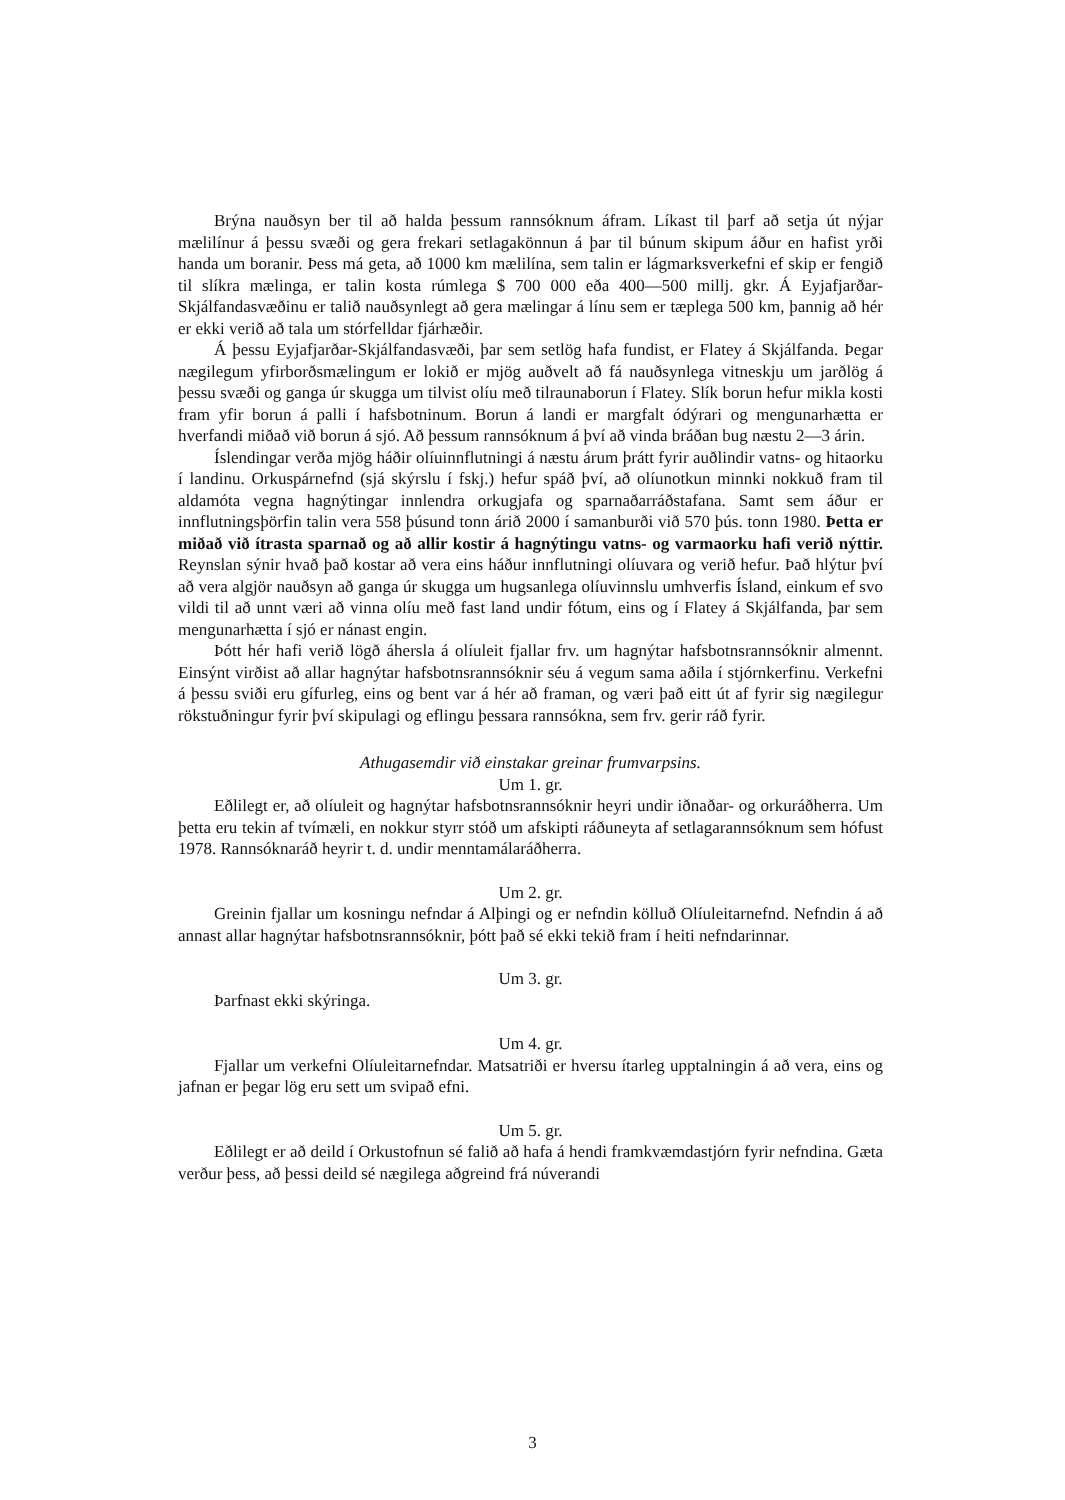Brýna nauðsyn ber til að halda þessum rannsóknum áfram. Líkast til þarf að setja út nýjar mælilínur á þessu svæði og gera frekari setlagakönnun á þar til búnum skipum áður en hafist yrði handa um boranir. Þess má geta, að 1000 km mælilína, sem talin er lágmarksverkefni ef skip er fengið til slíkra mælinga, er talin kosta rúmlega $ 700 000 eða 400—500 millj. gkr. Á Eyjafjarðar-Skjálfandasvæðinu er talið nauðsynlegt að gera mælingar á línu sem er tæplega 500 km, þannig að hér er ekki verið að tala um stórfelldar fjárhæðir.
Á þessu Eyjafjarðar-Skjálfandasvæði, þar sem setlög hafa fundist, er Flatey á Skjálfanda. Þegar nægilegum yfirborðsmælingum er lokið er mjög auðvelt að fá nauðsynlega vitneskju um jarðlög á þessu svæði og ganga úr skugga um tilvist olíu með tilraunaborun í Flatey. Slík borun hefur mikla kosti fram yfir borun á palli í hafsbotninum. Borun á landi er margfalt ódýrari og mengunarhætta er hverfandi miðað við borun á sjó. Að þessum rannsóknum á því að vinda bráðan bug næstu 2—3 árin.
Íslendingar verða mjög háðir olíuinnflutningi á næstu árum þrátt fyrir auðlindir vatns- og hitaorku í landinu. Orkuspárnefnd (sjá skýrslu í fskj.) hefur spáð því, að olíunotkun minnki nokkuð fram til aldamóta vegna hagnýtingar innlendra orkugjafa og sparnaðarráðstafana. Samt sem áður er innflutningsþörfin talin vera 558 þúsund tonn árið 2000 í samanburði við 570 þús. tonn 1980. Þetta er miðað við ítrasta sparnað og að allir kostir á hagnýtingu vatns- og varmaorku hafi verið nýttir. Reynslan sýnir hvað það kostar að vera eins háður innflutningi olíuvara og verið hefur. Það hlýtur því að vera algjör nauðsyn að ganga úr skugga um hugsanlega olíuvinnslu umhverfis Ísland, einkum ef svo vildi til að unnt væri að vinna olíu með fast land undir fótum, eins og í Flatey á Skjálfanda, þar sem mengunarhætta í sjó er nánast engin.
Þótt hér hafi verið lögð áhersla á olíuleit fjallar frv. um hagnýtar hafsbotnsrannsóknir almennt. Einsýnt virðist að allar hagnýtar hafsbotnsrannsóknir séu á vegum sama aðila í stjórnkerfinu. Verkefni á þessu sviði eru gífurleg, eins og bent var á hér að framan, og væri það eitt út af fyrir sig nægilegur rökstuðningur fyrir því skipulagi og eflingu þessara rannsókna, sem frv. gerir ráð fyrir.
Athugasemdir við einstakar greinar frumvarpsins.
Um 1. gr.
Eðlilegt er, að olíuleit og hagnýtar hafsbotnsrannsóknir heyri undir iðnaðar- og orkuráðherra. Um þetta eru tekin af tvímæli, en nokkur styrr stóð um afskipti ráðuneyta af setlagarannsóknum sem hófust 1978. Rannsóknaráð heyrir t. d. undir menntamálaráðherra.
Um 2. gr.
Greinin fjallar um kosningu nefndar á Alþingi og er nefndin kölluð Olíuleitarnefnd. Nefndin á að annast allar hagnýtar hafsbotnsrannsóknir, þótt það sé ekki tekið fram í heiti nefndarinnar.
Um 3. gr.
Þarfnast ekki skýringa.
Um 4. gr.
Fjallar um verkefni Olíuleitarnefndar. Matsatriði er hversu ítarleg upptalningin á að vera, eins og jafnan er þegar lög eru sett um svipað efni.
Um 5. gr.
Eðlilegt er að deild í Orkustofnun sé falið að hafa á hendi framkvæmdastjórn fyrir nefndina. Gæta verður þess, að þessi deild sé nægilega aðgreind frá núverandi
3